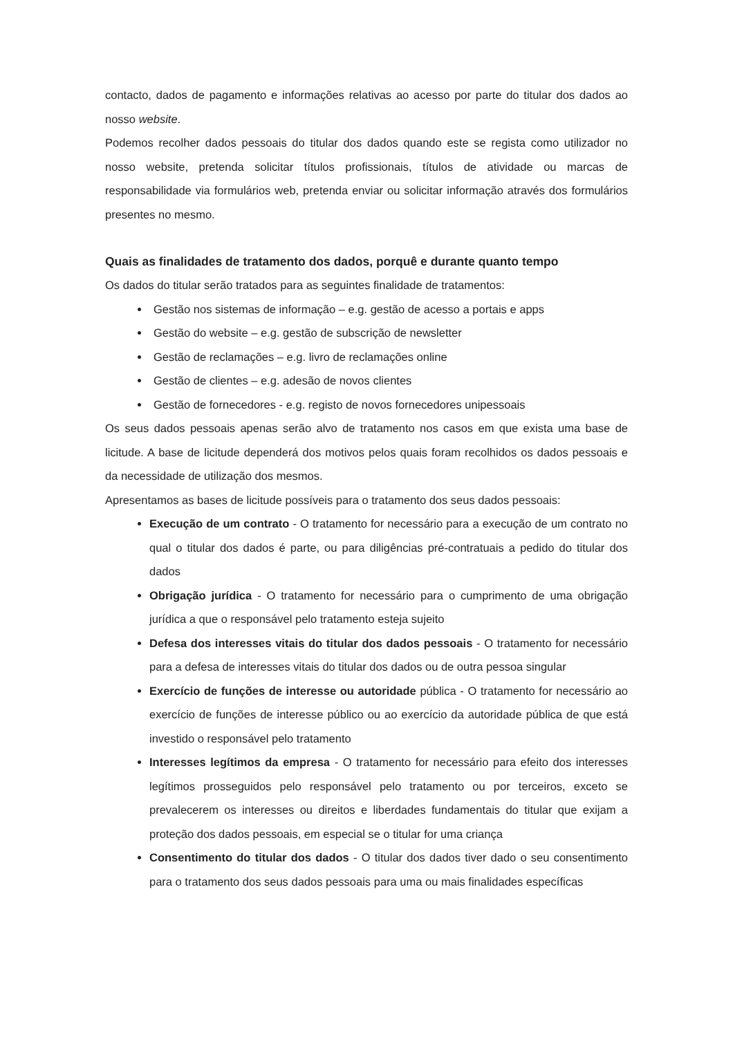contacto, dados de pagamento e informações relativas ao acesso por parte do titular dos dados ao nosso website.
Podemos recolher dados pessoais do titular dos dados quando este se regista como utilizador no nosso website, pretenda solicitar títulos profissionais, títulos de atividade ou marcas de responsabilidade via formulários web, pretenda enviar ou solicitar informação através dos formulários presentes no mesmo.
Quais as finalidades de tratamento dos dados, porquê e durante quanto tempo
Os dados do titular serão tratados para as seguintes finalidade de tratamentos:
Gestão nos sistemas de informação – e.g. gestão de acesso a portais e apps
Gestão do website – e.g. gestão de subscrição de newsletter
Gestão de reclamações – e.g. livro de reclamações online
Gestão de clientes – e.g. adesão de novos clientes
Gestão de fornecedores - e.g. registo de novos fornecedores unipessoais
Os seus dados pessoais apenas serão alvo de tratamento nos casos em que exista uma base de licitude. A base de licitude dependerá dos motivos pelos quais foram recolhidos os dados pessoais e da necessidade de utilização dos mesmos.
Apresentamos as bases de licitude possíveis para o tratamento dos seus dados pessoais:
Execução de um contrato - O tratamento for necessário para a execução de um contrato no qual o titular dos dados é parte, ou para diligências pré-contratuais a pedido do titular dos dados
Obrigação jurídica - O tratamento for necessário para o cumprimento de uma obrigação jurídica a que o responsável pelo tratamento esteja sujeito
Defesa dos interesses vitais do titular dos dados pessoais - O tratamento for necessário para a defesa de interesses vitais do titular dos dados ou de outra pessoa singular
Exercício de funções de interesse ou autoridade pública - O tratamento for necessário ao exercício de funções de interesse público ou ao exercício da autoridade pública de que está investido o responsável pelo tratamento
Interesses legítimos da empresa - O tratamento for necessário para efeito dos interesses legítimos prosseguidos pelo responsável pelo tratamento ou por terceiros, exceto se prevalecerem os interesses ou direitos e liberdades fundamentais do titular que exijam a proteção dos dados pessoais, em especial se o titular for uma criança
Consentimento do titular dos dados - O titular dos dados tiver dado o seu consentimento para o tratamento dos seus dados pessoais para uma ou mais finalidades específicas